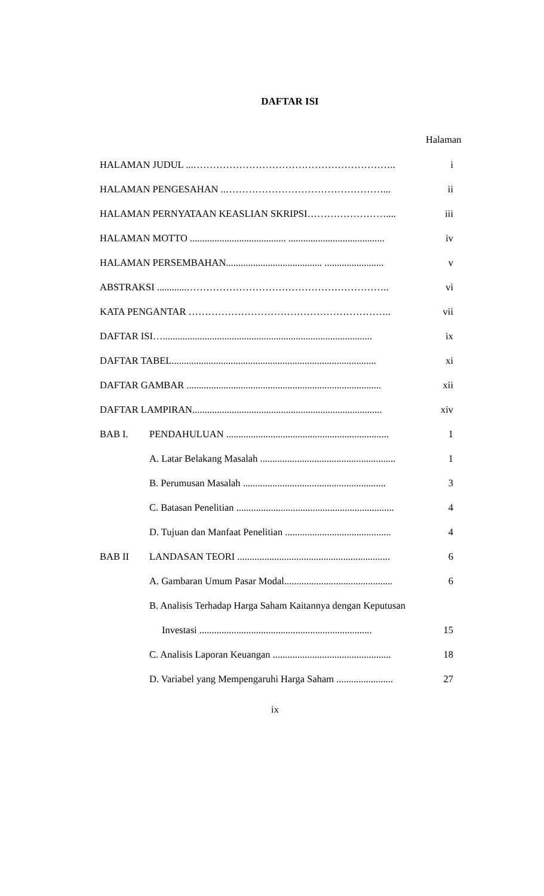DAFTAR ISI
Halaman
HALAMAN JUDUL ...…………………………………………………….. i
HALAMAN PENGESAHAN ..…………………………………………... ii
HALAMAN PERNYATAAN KEASLIAN SKRIPSI…………………….... iii
HALAMAN MOTTO ....................................... ....................................... iv
HALAMAN PERSEMBAHAN....................................... ........................ v
ABSTRAKSI ............…………………………………………………….. vi
KATA PENGANTAR …………………………………………………….. vii
DAFTAR ISI…..................................................................................... ix
DAFTAR TABEL................................................................................... xi
DAFTAR GAMBAR ............................................................................... xii
DAFTAR LAMPIRAN............................................................................. xiv
BAB I. PENDAHULUAN .................................................................. 1
A. Latar Belakang Masalah ....................................................... 1
B. Perumusan Masalah .......................................................... 3
C. Batasan Penelitian ................................................................ 4
D. Tujuan dan Manfaat Penelitian ........................................... 4
BAB II LANDASAN TEORI .............................................................. 6
A. Gambaran Umum Pasar Modal............................................ 6
B. Analisis Terhadap Harga Saham Kaitannya dengan Keputusan
Investasi ...................................................................... 15
C. Analisis Laporan Keuangan ................................................ 18
D. Variabel yang Mempengaruhi Harga Saham ....................... 27
ix